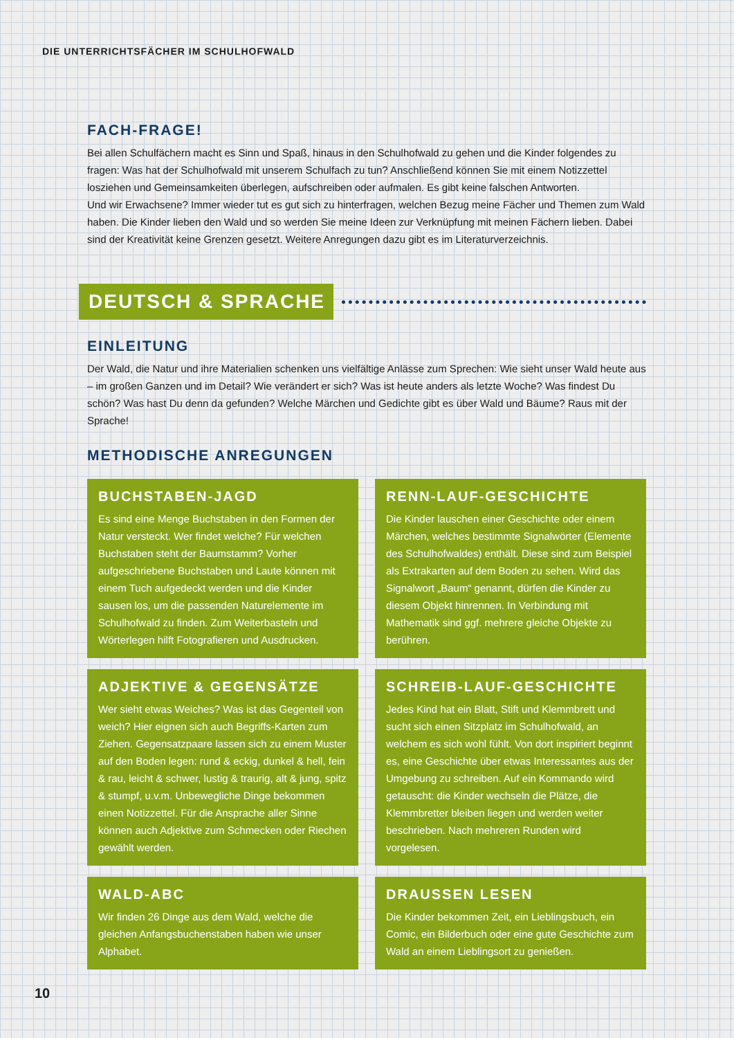DIE UNTERRICHTSFÄCHER IM SCHULHOFWALD
FACH-FRAGE!
Bei allen Schulfächern macht es Sinn und Spaß, hinaus in den Schulhofwald zu gehen und die Kinder folgendes zu fragen: Was hat der Schulhofwald mit unserem Schulfach zu tun? Anschließend können Sie mit einem Notizzettel losziehen und Gemeinsamkeiten überlegen, aufschreiben oder aufmalen. Es gibt keine falschen Antworten.
Und wir Erwachsene? Immer wieder tut es gut sich zu hinterfragen, welchen Bezug meine Fächer und Themen zum Wald haben. Die Kinder lieben den Wald und so werden Sie meine Ideen zur Verknüpfung mit meinen Fächern lieben. Dabei sind der Kreativität keine Grenzen gesetzt. Weitere Anregungen dazu gibt es im Literaturverzeichnis.
DEUTSCH & SPRACHE
EINLEITUNG
Der Wald, die Natur und ihre Materialien schenken uns vielfältige Anlässe zum Sprechen: Wie sieht unser Wald heute aus – im großen Ganzen und im Detail? Wie verändert er sich? Was ist heute anders als letzte Woche? Was findest Du schön? Was hast Du denn da gefunden? Welche Märchen und Gedichte gibt es über Wald und Bäume? Raus mit der Sprache!
METHODISCHE ANREGUNGEN
BUCHSTABEN-JAGD
Es sind eine Menge Buchstaben in den Formen der Natur versteckt. Wer findet welche? Für welchen Buchstaben steht der Baumstamm? Vorher aufgeschriebene Buchstaben und Laute können mit einem Tuch aufgedeckt werden und die Kinder sausen los, um die passenden Naturelemente im Schulhofwald zu finden. Zum Weiterbasteln und Wörterlegen hilft Fotografieren und Ausdrucken.
RENN-LAUF-GESCHICHTE
Die Kinder lauschen einer Geschichte oder einem Märchen, welches bestimmte Signalwörter (Elemente des Schulhofwaldes) enthält. Diese sind zum Beispiel als Extrakarten auf dem Boden zu sehen. Wird das Signalwort „Baum“ genannt, dürfen die Kinder zu diesem Objekt hinrennen. In Verbindung mit Mathematik sind ggf. mehrere gleiche Objekte zu berühren.
ADJEKTIVE & GEGENSÄTZE
Wer sieht etwas Weiches? Was ist das Gegenteil von weich? Hier eignen sich auch Begriffs-Karten zum Ziehen. Gegensatzpaare lassen sich zu einem Muster auf den Boden legen: rund & eckig, dunkel & hell, fein & rau, leicht & schwer, lustig & traurig, alt & jung, spitz & stumpf, u.v.m. Unbewegliche Dinge bekommen einen Notizzettel. Für die Ansprache aller Sinne können auch Adjektive zum Schmecken oder Riechen gewählt werden.
SCHREIB-LAUF-GESCHICHTE
Jedes Kind hat ein Blatt, Stift und Klemmbrett und sucht sich einen Sitzplatz im Schulhofwald, an welchem es sich wohl fühlt. Von dort inspiriert beginnt es, eine Geschichte über etwas Interessantes aus der Umgebung zu schreiben. Auf ein Kommando wird getauscht: die Kinder wechseln die Plätze, die Klemmbretter bleiben liegen und werden weiter beschrieben. Nach mehreren Runden wird vorgelesen.
WALD-ABC
Wir finden 26 Dinge aus dem Wald, welche die gleichen Anfangsbuchenstaben haben wie unser Alphabet.
DRAUSSEN LESEN
Die Kinder bekommen Zeit, ein Lieblingsbuch, ein Comic, ein Bilderbuch oder eine gute Geschichte zum Wald an einem Lieblingsort zu genießen.
10